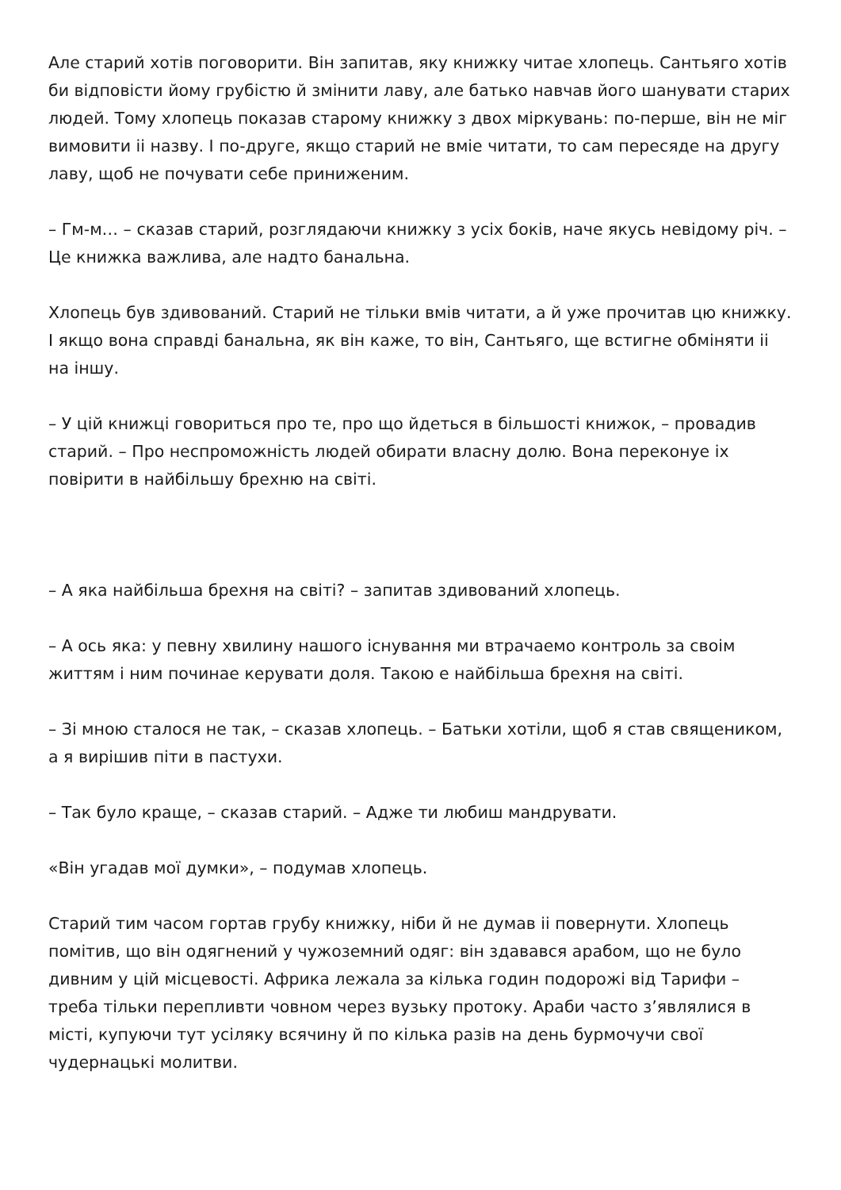Але старий хотів поговорити. Він запитав, яку книжку читае хлопець. Сантьяго хотів би відповісти йому грубістю й змінити лаву, але батько навчав його шанувати старих людей. Тому хлопець показав старому книжку з двох міркувань: по-перше, він не міг вимовити іі назву. І по-друге, якщо старий не вміе читати, то сам пересяде на другу лаву, щоб не почувати себе приниженим.
– Гм-м… – сказав старий, розглядаючи книжку з усіх боків, наче якусь невідому річ. – Це книжка важлива, але надто банальна.
Хлопець був здивований. Старий не тільки вмів читати, а й уже прочитав цю книжку. І якщо вона справді банальна, як він каже, то він, Сантьяго, ще встигне обміняти іі на іншу.
– У цій книжці говориться про те, про що йдеться в більшості книжок, – провадив старий. – Про неспроможність людей обирати власну долю. Вона переконуе іх повірити в найбільшу брехню на світі.
– А яка найбільша брехня на світі? – запитав здивований хлопець.
– А ось яка: у певну хвилину нашого існування ми втрачаемо контроль за своім життям і ним починае керувати доля. Такою е найбільша брехня на світі.
– Зі мною сталося не так, – сказав хлопець. – Батьки хотіли, щоб я став священиком, а я вирішив піти в пастухи.
– Так було краще, – сказав старий. – Адже ти любиш мандрувати.
«Він угадав мої думки», – подумав хлопець.
Старий тим часом гортав грубу книжку, ніби й не думав іі повернути. Хлопець помітив, що він одягнений у чужоземний одяг: він здавався арабом, що не було дивним у цій місцевості. Африка лежала за кілька годин подорожі від Тарифи – треба тільки перепливти човном через вузьку протоку. Араби часто з’являлися в місті, купуючи тут усіляку всячину й по кілька разів на день бурмочучи свої чудернацькі молитви.